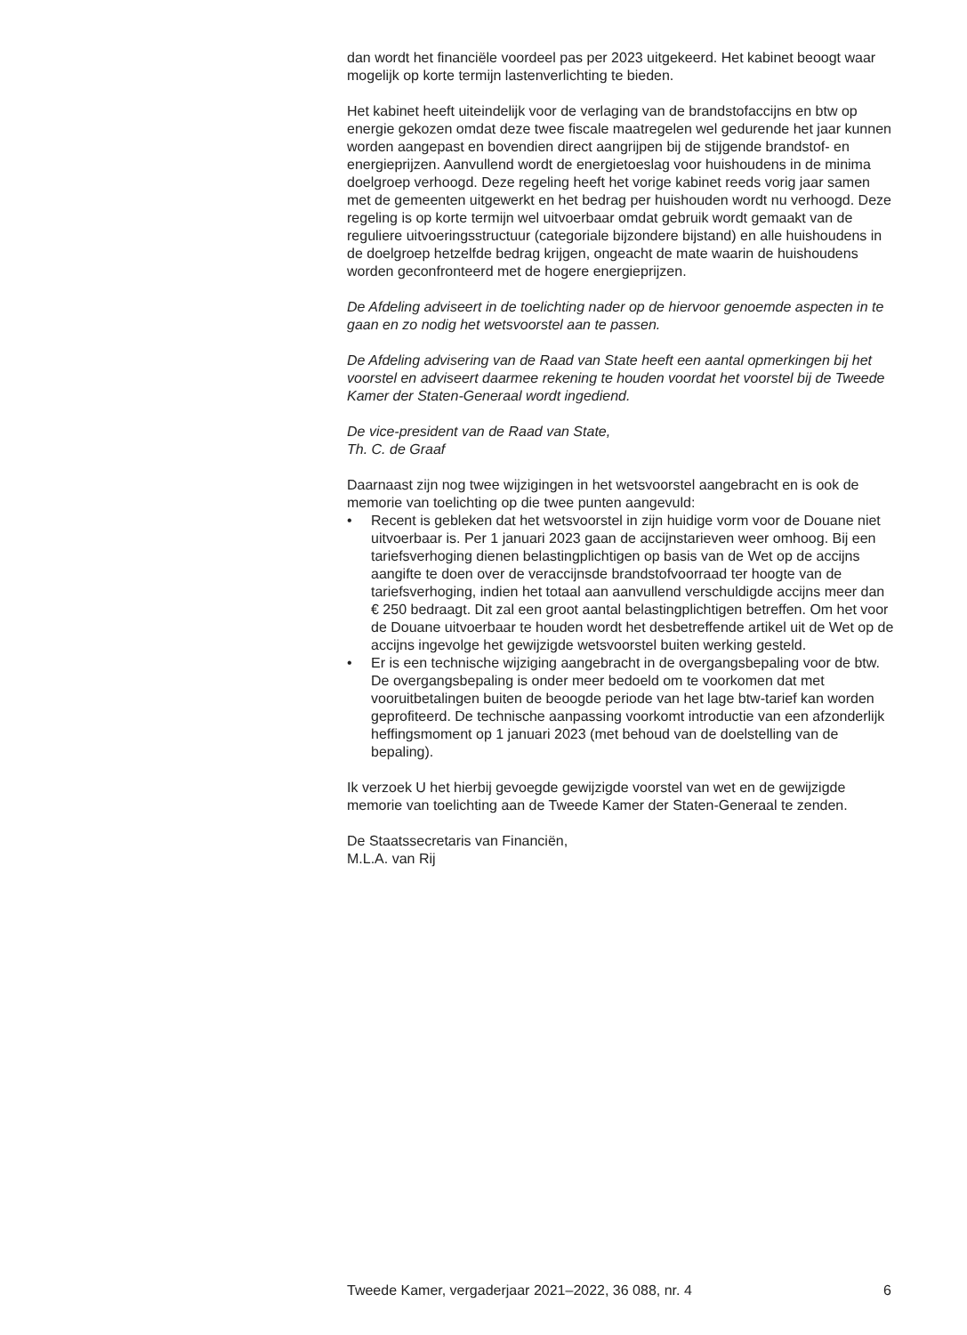dan wordt het financiële voordeel pas per 2023 uitgekeerd. Het kabinet beoogt waar mogelijk op korte termijn lastenverlichting te bieden.
Het kabinet heeft uiteindelijk voor de verlaging van de brandstofaccijns en btw op energie gekozen omdat deze twee fiscale maatregelen wel gedurende het jaar kunnen worden aangepast en bovendien direct aangrijpen bij de stijgende brandstof- en energieprijzen. Aanvullend wordt de energietoeslag voor huishoudens in de minima doelgroep verhoogd. Deze regeling heeft het vorige kabinet reeds vorig jaar samen met de gemeenten uitgewerkt en het bedrag per huishouden wordt nu verhoogd. Deze regeling is op korte termijn wel uitvoerbaar omdat gebruik wordt gemaakt van de reguliere uitvoeringsstructuur (categoriale bijzondere bijstand) en alle huishoudens in de doelgroep hetzelfde bedrag krijgen, ongeacht de mate waarin de huishoudens worden geconfronteerd met de hogere energieprijzen.
De Afdeling adviseert in de toelichting nader op de hiervoor genoemde aspecten in te gaan en zo nodig het wetsvoorstel aan te passen.
De Afdeling advisering van de Raad van State heeft een aantal opmerkingen bij het voorstel en adviseert daarmee rekening te houden voordat het voorstel bij de Tweede Kamer der Staten-Generaal wordt ingediend.
De vice-president van de Raad van State,
Th. C. de Graaf
Daarnaast zijn nog twee wijzigingen in het wetsvoorstel aangebracht en is ook de memorie van toelichting op die twee punten aangevuld:
• Recent is gebleken dat het wetsvoorstel in zijn huidige vorm voor de Douane niet uitvoerbaar is. Per 1 januari 2023 gaan de accijnstarieven weer omhoog. Bij een tariefsverhoging dienen belastingplichtigen op basis van de Wet op de accijns aangifte te doen over de veraccijnsde brandstofvoorraad ter hoogte van de tariefsverhoging, indien het totaal aan aanvullend verschuldigde accijns meer dan € 250 bedraagt. Dit zal een groot aantal belastingplichtigen betreffen. Om het voor de Douane uitvoerbaar te houden wordt het desbetreffende artikel uit de Wet op de accijns ingevolge het gewijzigde wetsvoorstel buiten werking gesteld.
• Er is een technische wijziging aangebracht in de overgangsbepaling voor de btw. De overgangsbepaling is onder meer bedoeld om te voorkomen dat met vooruitbetalingen buiten de beoogde periode van het lage btw-tarief kan worden geprofiteerd. De technische aanpassing voorkomt introductie van een afzonderlijk heffingsmoment op 1 januari 2023 (met behoud van de doelstelling van de bepaling).
Ik verzoek U het hierbij gevoegde gewijzigde voorstel van wet en de gewijzigde memorie van toelichting aan de Tweede Kamer der Staten-Generaal te zenden.
De Staatssecretaris van Financiën,
M.L.A. van Rij
Tweede Kamer, vergaderjaar 2021–2022, 36 088, nr. 4 6